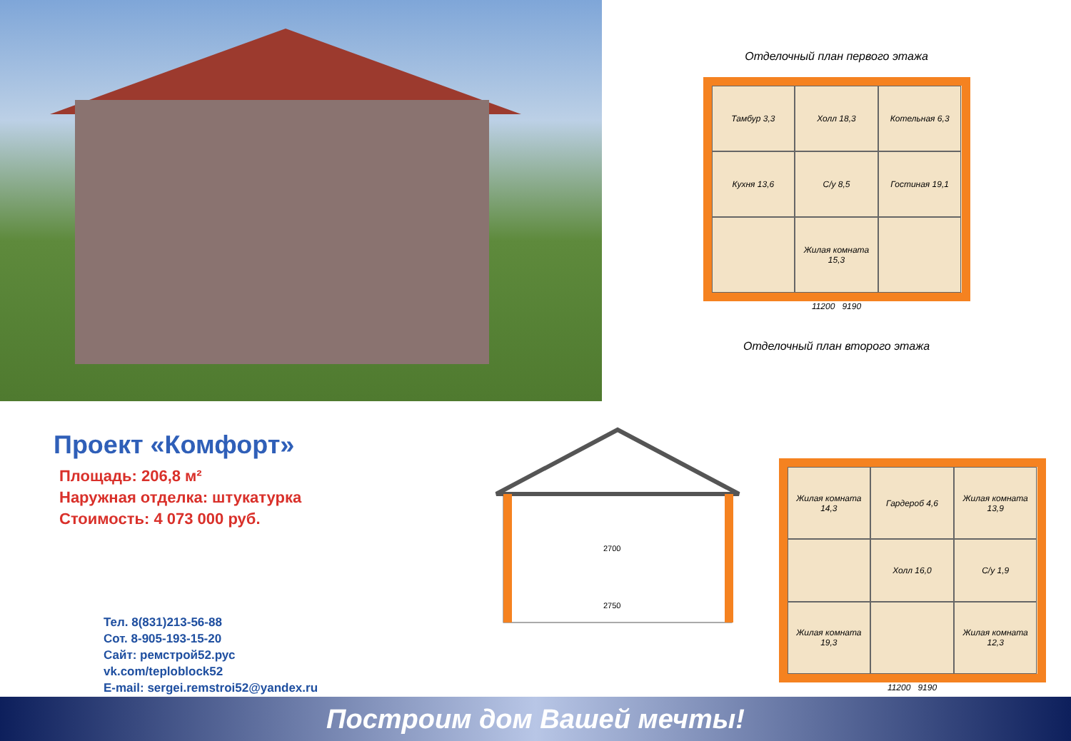Отделочный план первого этажа
Тамбур 3,3
Холл 18,3
Котельная 6,3
Кухня 13,6
С/у 8,5
Гостиная 19,1
Жилая комната 15,3
11200 9190
Отделочный план второго этажа
Проект «Комфорт»
Площадь: 206,8 м²
Наружная отделка: штукатурка
Стоимость: 4 073 000 руб.
Тел. 8(831)213-56-88
Сот. 8-905-193-15-20
Сайт: ремстрой52.рус
vk.com/teploblock52
E-mail: sergei.remstroi52@yandex.ru
2700
2750
Жилая комната 14,3
Гардероб 4,6
Жилая комната 13,9
Холл 16,0
С/у 1,9
Жилая комната 19,3
Жилая комната 12,3
11200 9190
Построим дом Вашей мечты!